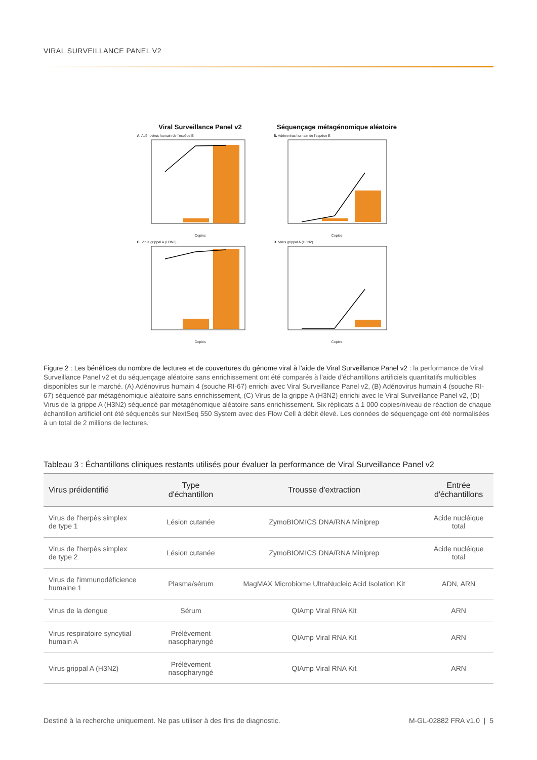VIRAL SURVEILLANCE PANEL V2
Viral Surveillance Panel v2
Séquençage métagénomique aléatoire
A. Adénovirus humain de l'espèce E
Copies
B. Adénovirus humain de l'espèce E
Copies
C. Virus grippal A (H3N2)
Copies
D. Virus grippal A (H3N2)
Copies
Figure 2 : Les bénéfices du nombre de lectures et de couvertures du génome viral à l'aide de Viral Surveillance Panel v2 : la performance de Viral Surveillance Panel v2 et du séquençage aléatoire sans enrichissement ont été comparés à l'aide d'échantillons artificiels quantitatifs multicibles disponibles sur le marché. (A) Adénovirus humain 4 (souche RI-67) enrichi avec Viral Surveillance Panel v2, (B) Adénovirus humain 4 (souche RI-67) séquencé par métagénomique aléatoire sans enrichissement, (C) Virus de la grippe A (H3N2) enrichi avec le Viral Surveillance Panel v2, (D) Virus de la grippe A (H3N2) séquencé par métagénomique aléatoire sans enrichissement. Six réplicats à 1 000 copies/niveau de réaction de chaque échantillon artificiel ont été séquencés sur NextSeq 550 System avec des Flow Cell à débit élevé. Les données de séquençage ont été normalisées à un total de 2 millions de lectures.
Tableau 3 : Échantillons cliniques restants utilisés pour évaluer la performance de Viral Surveillance Panel v2
| Virus préidentifié | Type d'échantillon | Trousse d'extraction | Entrée d'échantillons |
| --- | --- | --- | --- |
| Virus de l'herpès simplex de type 1 | Lésion cutanée | ZymoBIOMICS DNA/RNA Miniprep | Acide nucléique total |
| Virus de l'herpès simplex de type 2 | Lésion cutanée | ZymoBIOMICS DNA/RNA Miniprep | Acide nucléique total |
| Virus de l'immunodéficience humaine 1 | Plasma/sérum | MagMAX Microbiome UltraNucleic Acid Isolation Kit | ADN, ARN |
| Virus de la dengue | Sérum | QIAmp Viral RNA Kit | ARN |
| Virus respiratoire syncytial humain A | Prélèvement nasopharyngé | QIAmp Viral RNA Kit | ARN |
| Virus grippal A (H3N2) | Prélèvement nasopharyngé | QIAmp Viral RNA Kit | ARN |
Destiné à la recherche uniquement. Ne pas utiliser à des fins de diagnostic. M-GL-02882 FRA v1.0 | 5